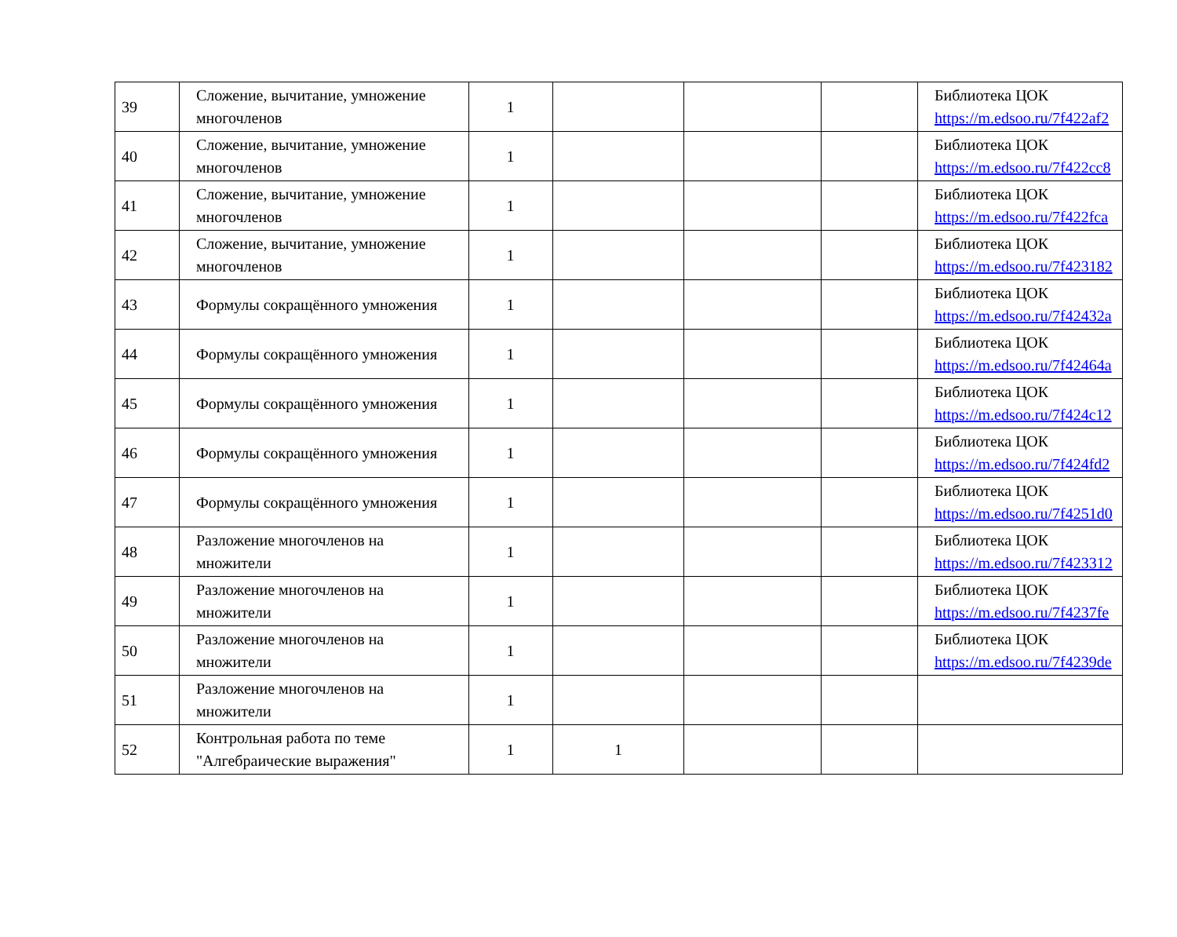| 39 | Сложение, вычитание, умножение многочленов | 1 | | | | Библиотека ЦОК https://m.edsoo.ru/7f422af2 |
| 40 | Сложение, вычитание, умножение многочленов | 1 | | | | Библиотека ЦОК https://m.edsoo.ru/7f422cc8 |
| 41 | Сложение, вычитание, умножение многочленов | 1 | | | | Библиотека ЦОК https://m.edsoo.ru/7f422fca |
| 42 | Сложение, вычитание, умножение многочленов | 1 | | | | Библиотека ЦОК https://m.edsoo.ru/7f423182 |
| 43 | Формулы сокращённого умножения | 1 | | | | Библиотека ЦОК https://m.edsoo.ru/7f42432a |
| 44 | Формулы сокращённого умножения | 1 | | | | Библиотека ЦОК https://m.edsoo.ru/7f42464a |
| 45 | Формулы сокращённого умножения | 1 | | | | Библиотека ЦОК https://m.edsoo.ru/7f424c12 |
| 46 | Формулы сокращённого умножения | 1 | | | | Библиотека ЦОК https://m.edsoo.ru/7f424fd2 |
| 47 | Формулы сокращённого умножения | 1 | | | | Библиотека ЦОК https://m.edsoo.ru/7f4251d0 |
| 48 | Разложение многочленов на множители | 1 | | | | Библиотека ЦОК https://m.edsoo.ru/7f423312 |
| 49 | Разложение многочленов на множители | 1 | | | | Библиотека ЦОК https://m.edsoo.ru/7f4237fe |
| 50 | Разложение многочленов на множители | 1 | | | | Библиотека ЦОК https://m.edsoo.ru/7f4239de |
| 51 | Разложение многочленов на множители | 1 | | | | |
| 52 | Контрольная работа по теме "Алгебраические выражения" | 1 | 1 | | | |